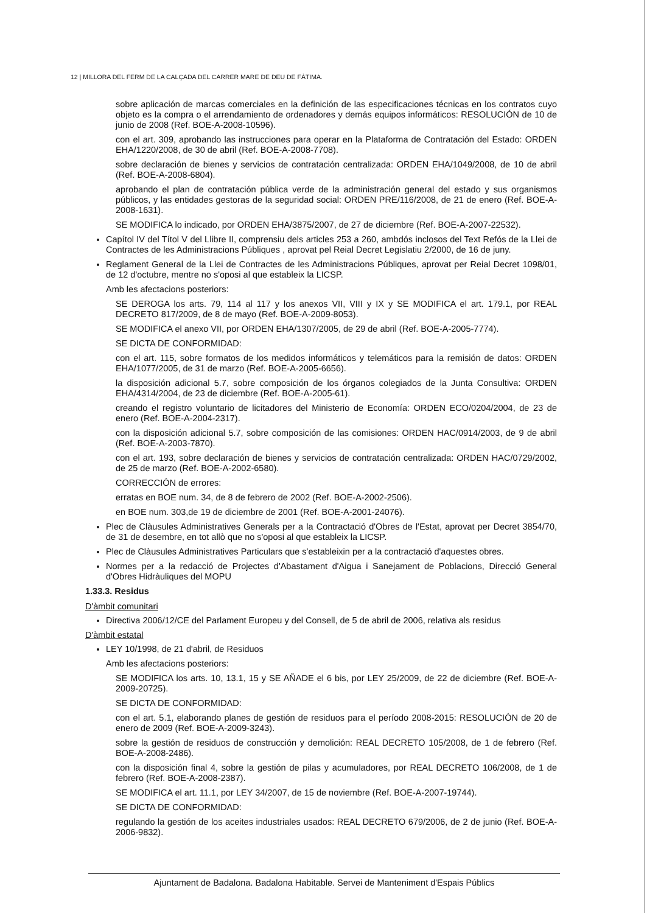12 | MILLORA DEL FERM DE LA CALÇADA DEL CARRER MARE DE DEU DE FÀTIMA.
sobre aplicación de marcas comerciales en la definición de las especificaciones técnicas en los contratos cuyo objeto es la compra o el arrendamiento de ordenadores y demás equipos informáticos: RESOLUCIÓN de 10 de junio de 2008 (Ref. BOE-A-2008-10596).
con el art. 309, aprobando las instrucciones para operar en la Plataforma de Contratación del Estado: ORDEN EHA/1220/2008, de 30 de abril (Ref. BOE-A-2008-7708).
sobre declaración de bienes y servicios de contratación centralizada: ORDEN EHA/1049/2008, de 10 de abril (Ref. BOE-A-2008-6804).
aprobando el plan de contratación pública verde de la administración general del estado y sus organismos públicos, y las entidades gestoras de la seguridad social: ORDEN PRE/116/2008, de 21 de enero (Ref. BOE-A-2008-1631).
SE MODIFICA lo indicado, por ORDEN EHA/3875/2007, de 27 de diciembre (Ref. BOE-A-2007-22532).
Capítol IV del Títol V del Llibre II, comprensiu dels articles 253 a 260, ambdós inclosos del Text Refós de la Llei de Contractes de les Administracions Públiques , aprovat pel Reial Decret Legislatiu 2/2000, de 16 de juny.
Reglament General de la Llei de Contractes de les Administracions Públiques, aprovat per Reial Decret 1098/01, de 12 d'octubre, mentre no s'oposi al que estableix la LICSP.
Amb les afectacions posteriors:
SE DEROGA los arts. 79, 114 al 117 y los anexos VII, VIII y IX y SE MODIFICA el art. 179.1, por REAL DECRETO 817/2009, de 8 de mayo (Ref. BOE-A-2009-8053).
SE MODIFICA el anexo VII, por ORDEN EHA/1307/2005, de 29 de abril (Ref. BOE-A-2005-7774).
SE DICTA DE CONFORMIDAD:
con el art. 115, sobre formatos de los medidos informáticos y telemáticos para la remisión de datos: ORDEN EHA/1077/2005, de 31 de marzo (Ref. BOE-A-2005-6656).
la disposición adicional 5.7, sobre composición de los órganos colegiados de la Junta Consultiva: ORDEN EHA/4314/2004, de 23 de diciembre (Ref. BOE-A-2005-61).
creando el registro voluntario de licitadores del Ministerio de Economía: ORDEN ECO/0204/2004, de 23 de enero (Ref. BOE-A-2004-2317).
con la disposición adicional 5.7, sobre composición de las comisiones: ORDEN HAC/0914/2003, de 9 de abril (Ref. BOE-A-2003-7870).
con el art. 193, sobre declaración de bienes y servicios de contratación centralizada: ORDEN HAC/0729/2002, de 25 de marzo (Ref. BOE-A-2002-6580).
CORRECCIÓN de errores:
erratas en BOE num. 34, de 8 de febrero de 2002 (Ref. BOE-A-2002-2506).
en BOE num. 303,de 19 de diciembre de 2001 (Ref. BOE-A-2001-24076).
Plec de Clàusules Administratives Generals per a la Contractació d'Obres de l'Estat, aprovat per Decret 3854/70, de 31 de desembre, en tot allò que no s'oposi al que estableix la LICSP.
Plec de Clàusules Administratives Particulars que s'estableixin per a la contractació d'aquestes obres.
Normes per a la redacció de Projectes d'Abastament d'Aigua i Sanejament de Poblacions, Direcció General d'Obres Hidràuliques del MOPU
1.33.3. Residus
D'àmbit comunitari
Directiva 2006/12/CE del Parlament Europeu y del Consell, de 5 de abril de 2006, relativa als residus
D'àmbit estatal
LEY 10/1998, de 21 d'abril, de Residuos
Amb les afectacions posteriors:
SE MODIFICA los arts. 10, 13.1, 15 y SE AÑADE el 6 bis, por LEY 25/2009, de 22 de diciembre (Ref. BOE-A-2009-20725).
SE DICTA DE CONFORMIDAD:
con el art. 5.1, elaborando planes de gestión de residuos para el período 2008-2015: RESOLUCIÓN de 20 de enero de 2009 (Ref. BOE-A-2009-3243).
sobre la gestión de residuos de construcción y demolición: REAL DECRETO 105/2008, de 1 de febrero (Ref. BOE-A-2008-2486).
con la disposición final 4, sobre la gestión de pilas y acumuladores, por REAL DECRETO 106/2008, de 1 de febrero (Ref. BOE-A-2008-2387).
SE MODIFICA el art. 11.1, por LEY 34/2007, de 15 de noviembre (Ref. BOE-A-2007-19744).
SE DICTA DE CONFORMIDAD:
regulando la gestión de los aceites industriales usados: REAL DECRETO 679/2006, de 2 de junio (Ref. BOE-A-2006-9832).
Ajuntament de Badalona. Badalona Habitable. Servei de Manteniment d'Espais Públics